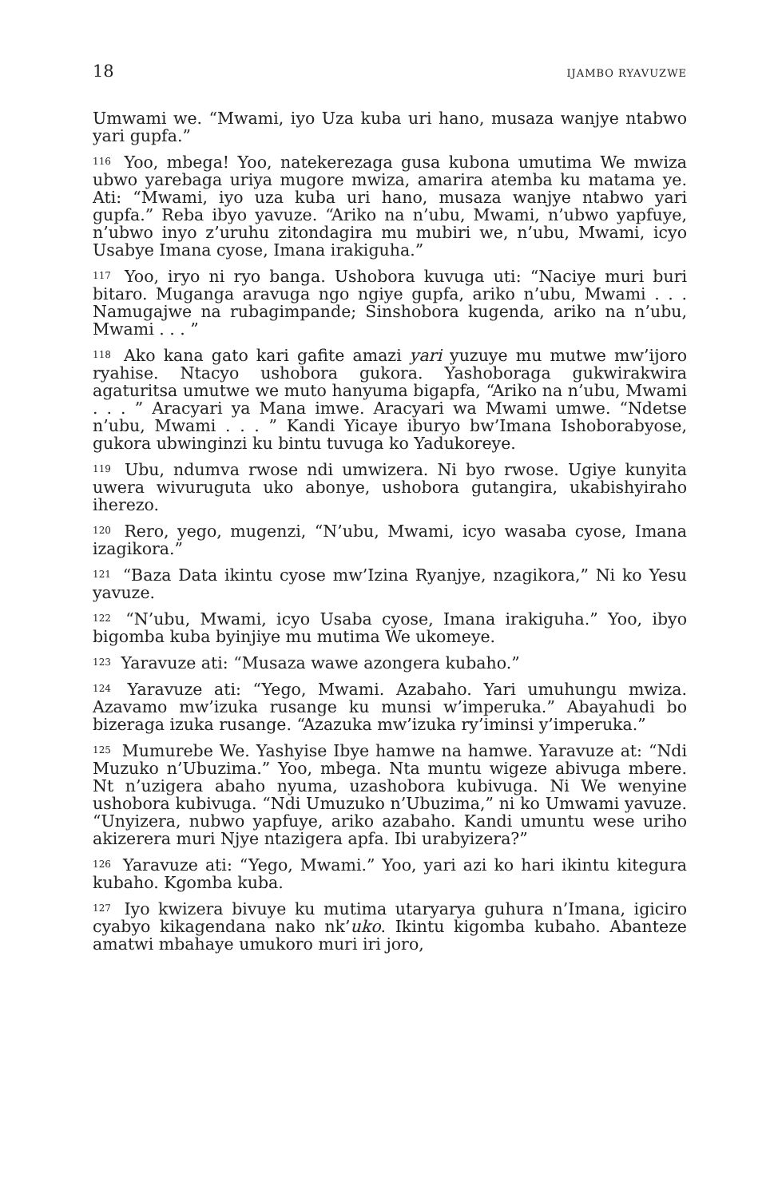18 IJAMBO RYAVUZWE
Umwami we. “Mwami, iyo Uza kuba uri hano, musaza wanjye ntabwo yari gupfa.”
<sup>116</sup> Yoo, mbega! Yoo, natekerezaga gusa kubona umutima We mwiza ubwo yarebaga uriya mugore mwiza, amarira atemba ku matama ye. Ati: “Mwami, iyo uza kuba uri hano, musaza wanjye ntabwo yari gupfa.” Reba ibyo yavuze. “Ariko na n’ubu, Mwami, n’ubwo yapfuye, n’ubwo inyo z’uruhu zitondagira mu mubiri we, n’ubu, Mwami, icyo Usabye Imana cyose, Imana irakiguha.”
<sup>117</sup> Yoo, iryo ni ryo banga. Ushobora kuvuga uti: “Naciye muri buri bitaro. Muganga aravuga ngo ngiye gupfa, ariko n’ubu, Mwami . . . Namugajwe na rubagimpande; Sinshobora kugenda, ariko na n’ubu, Mwami . . . ”
<sup>118</sup> Ako kana gato kari gafite amazi yari yuzuye mu mutwe mw’ijoro ryahise. Ntacyo ushobora gukora. Yashoboraga gukwirakwira agaturitsa umutwe we muto hanyuma bigapfa, “Ariko na n’ubu, Mwami . . . ” Aracyari ya Mana imwe. Aracyari wa Mwami umwe. “Ndetse n’ubu, Mwami . . . ” Kandi Yicaye iburyo bw’Imana Ishoborabyose, gukora ubwinginzi ku bintu tuvuga ko Yadukoreye.
<sup>119</sup> Ubu, ndumva rwose ndi umwizera. Ni byo rwose. Ugiye kunyita uwera wivuruguta uko abonye, ushobora gutangira, ukabishyiraho iherezo.
<sup>120</sup> Rero, yego, mugenzi, “N’ubu, Mwami, icyo wasaba cyose, Imana izagikora.”
<sup>121</sup> “Baza Data ikintu cyose mw’Izina Ryanjye, nzagikora,” Ni ko Yesu yavuze.
<sup>122</sup> “N’ubu, Mwami, icyo Usaba cyose, Imana irakiguha.” Yoo, ibyo bigomba kuba byinjiye mu mutima We ukomeye.
<sup>123</sup> Yaravuze ati: “Musaza wawe azongera kubaho.”
<sup>124</sup> Yaravuze ati: “Yego, Mwami. Azabaho. Yari umuhungu mwiza. Azavamo mw’izuka rusange ku munsi w’imperuka.” Abayahudi bo bizeraga izuka rusange. “Azazuka mw’izuka ry’iminsi y’imperuka.”
<sup>125</sup> Mumurebe We. Yashyise Ibye hamwe na hamwe. Yaravuze at: “Ndi Muzuko n’Ubuzima.” Yoo, mbega. Nta muntu wigeze abivuga mbere. Nt n’uzigera abaho nyuma, uzashobora kubivuga. Ni We wenyine ushobora kubivuga. “Ndi Umuzuko n’Ubuzima,” ni ko Umwami yavuze. “Unyizera, nubwo yapfuye, ariko azabaho. Kandi umuntu wese uriho akizerera muri Njye ntazigera apfa. Ibi urabyizera?”
<sup>126</sup> Yaravuze ati: “Yego, Mwami.” Yoo, yari azi ko hari ikintu kitegura kubaho. Kgomba kuba.
<sup>127</sup> Iyo kwizera bivuye ku mutima utaryarya guhura n’Imana, igiciro cyabyo kikagendana nako nk’uko. Ikintu kigomba kubaho. Abanteze amatwi mbahaye umukoro muri iri joro,